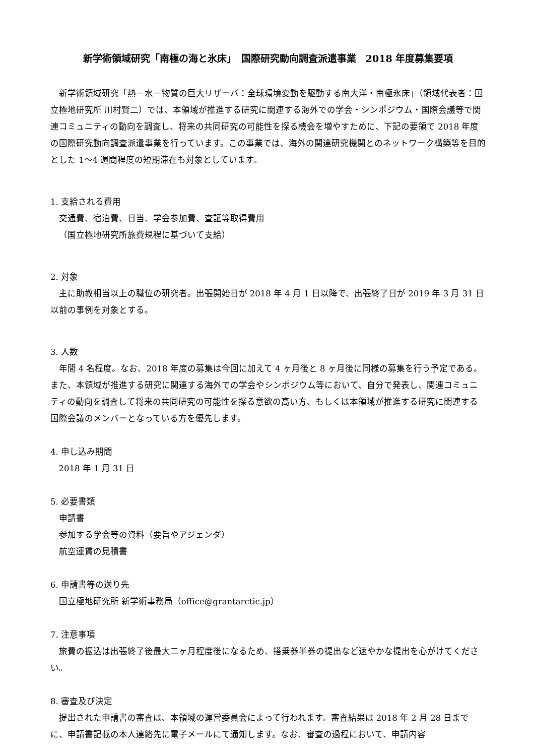新学術領域研究「南極の海と氷床」　国際研究動向調査派遣事業　2018 年度募集要項
新学術領域研究「熱－水－物質の巨大リザーバ：全球環境変動を駆動する南大洋・南極氷床」（領域代表者：国立極地研究所 川村賢二）では、本領域が推進する研究に関連する海外での学会・シンポジウム・国際会議等で関連コミュニティの動向を調査し、将来の共同研究の可能性を探る機会を増やすために、下記の要領で 2018 年度の国際研究動向調査派遣事業を行っています。この事業では、海外の関連研究機関とのネットワーク構築等を目的とした 1～4 週間程度の短期滞在も対象としています。
1. 支給される費用
交通費、宿泊費、日当、学会参加費、査証等取得費用
（国立極地研究所旅費規程に基づいて支給）
2. 対象
主に助教相当以上の職位の研究者。出張開始日が 2018 年 4 月 1 日以降で、出張終了日が 2019 年 3 月 31 日以前の事例を対象とする。
3. 人数
年間 4 名程度。なお、2018 年度の募集は今回に加えて 4 ヶ月後と 8 ヶ月後に同様の募集を行う予定である。また、本領域が推進する研究に関連する海外での学会やシンポジウム等において、自分で発表し、関連コミュニティの動向を調査して将来の共同研究の可能性を探る意欲の高い方、もしくは本領域が推進する研究に関連する国際会議のメンバーとなっている方を優先します。
4. 申し込み期間
2018 年 1 月 31 日
5. 必要書類
申請書
参加する学会等の資料（要旨やアジェンダ）
航空運賃の見積書
6. 申請書等の送り先
国立極地研究所 新学術事務局（office@grantarctic.jp）
7. 注意事項
旅費の振込は出張終了後最大二ヶ月程度後になるため、搭乗券半券の提出など速やかな提出を心がけてください。
8. 審査及び決定
提出された申請書の審査は、本領域の運営委員会によって行われます。審査結果は 2018 年 2 月 28 日までに、申請書記載の本人連絡先に電子メールにて通知します。なお、審査の過程において、申請内容